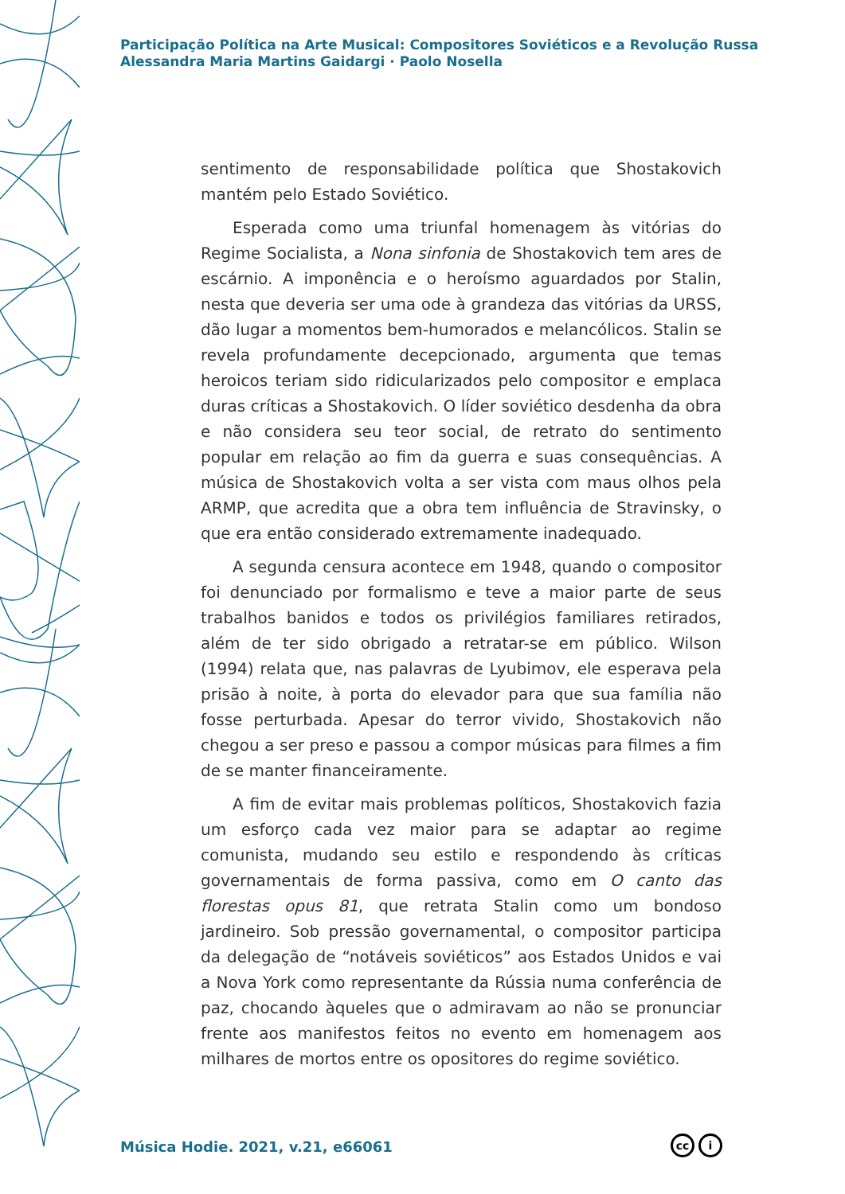Participação Política na Arte Musical: Compositores Soviéticos e a Revolução Russa
Alessandra Maria Martins Gaidargi · Paolo Nosella
sentimento de responsabilidade política que Shostakovich mantém pelo Estado Soviético.
Esperada como uma triunfal homenagem às vitórias do Regime Socialista, a Nona sinfonia de Shostakovich tem ares de escárnio. A imponência e o heroísmo aguardados por Stalin, nesta que deveria ser uma ode à grandeza das vitórias da URSS, dão lugar a momentos bem-humorados e melancólicos. Stalin se revela profundamente decepcionado, argumenta que temas heroicos teriam sido ridicularizados pelo compositor e emplaca duras críticas a Shostakovich. O líder soviético desdenha da obra e não considera seu teor social, de retrato do sentimento popular em relação ao fim da guerra e suas consequências. A música de Shostakovich volta a ser vista com maus olhos pela ARMP, que acredita que a obra tem influência de Stravinsky, o que era então considerado extremamente inadequado.
A segunda censura acontece em 1948, quando o compositor foi denunciado por formalismo e teve a maior parte de seus trabalhos banidos e todos os privilégios familiares retirados, além de ter sido obrigado a retratar-se em público. Wilson (1994) relata que, nas palavras de Lyubimov, ele esperava pela prisão à noite, à porta do elevador para que sua família não fosse perturbada. Apesar do terror vivido, Shostakovich não chegou a ser preso e passou a compor músicas para filmes a fim de se manter financeiramente.
A fim de evitar mais problemas políticos, Shostakovich fazia um esforço cada vez maior para se adaptar ao regime comunista, mudando seu estilo e respondendo às críticas governamentais de forma passiva, como em O canto das florestas opus 81, que retrata Stalin como um bondoso jardineiro. Sob pressão governamental, o compositor participa da delegação de “notáveis soviéticos” aos Estados Unidos e vai a Nova York como representante da Rússia numa conferência de paz, chocando àqueles que o admiravam ao não se pronunciar frente aos manifestos feitos no evento em homenagem aos milhares de mortos entre os opositores do regime soviético.
Música Hodie. 2021, v.21, e66061
cc i